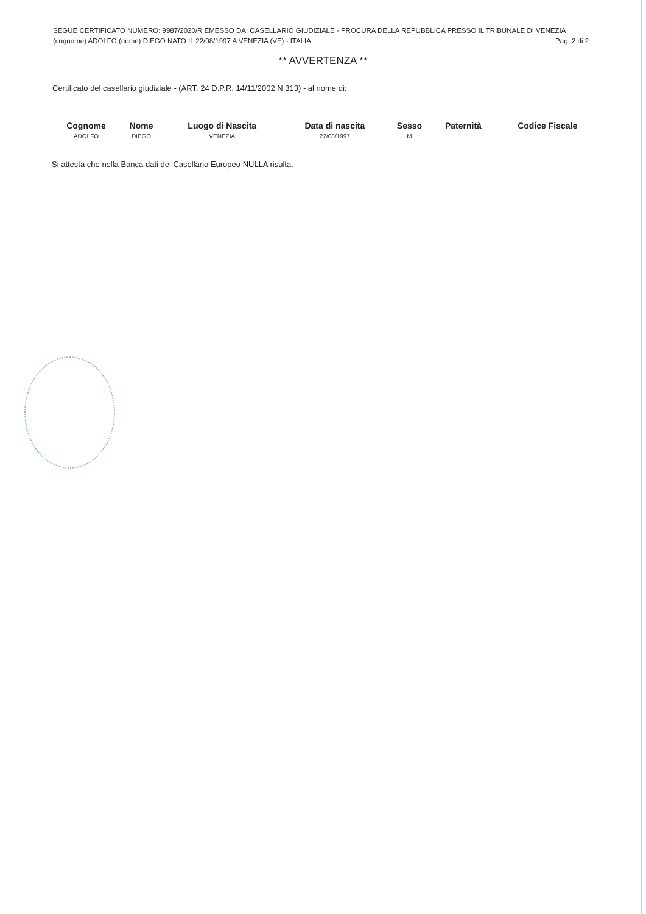SEGUE CERTIFICATO NUMERO: 9987/2020/R EMESSO DA: CASELLARIO GIUDIZIALE - PROCURA DELLA REPUBBLICA PRESSO IL TRIBUNALE DI VENEZIA
(cognome) ADOLFO (nome) DIEGO NATO IL 22/08/1997 A VENEZIA (VE) - ITALIA Pag. 2 di 2
** AVVERTENZA **
Certificato del casellario giudiziale - (ART. 24 D.P.R. 14/11/2002 N.313) - al nome di:
| Cognome | Nome | Luogo di Nascita | Data di nascita | Sesso | Paternità | Codice Fiscale |
| --- | --- | --- | --- | --- | --- | --- |
| ADOLFO | DIEGO | VENEZIA | 22/08/1997 | M | | |
Si attesta che nella Banca dati del Casellario Europeo NULLA risulta.